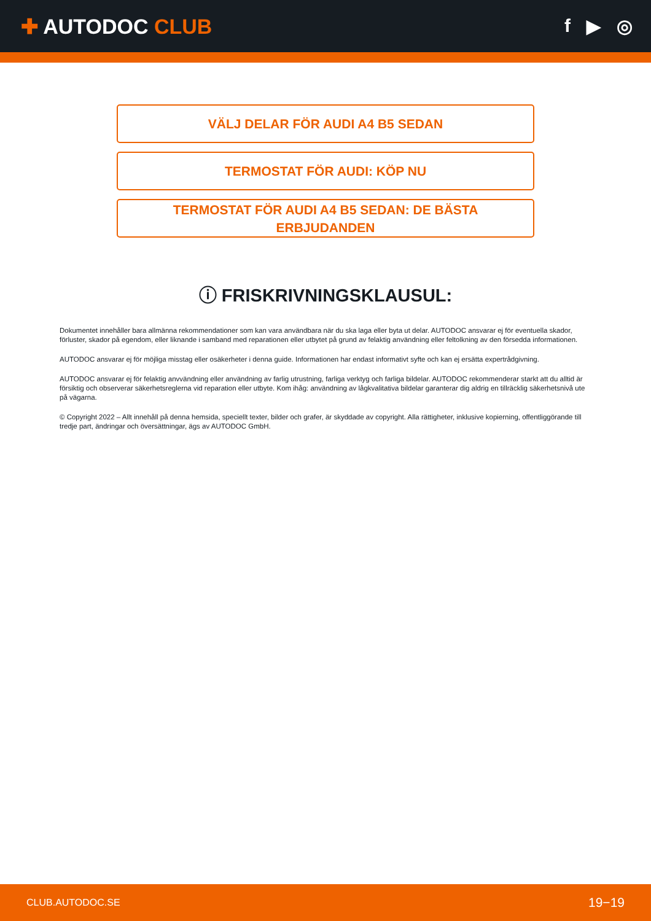✚ AUTODOC CLUB f ▶ ◎
VÄLJ DELAR FÖR AUDI A4 B5 SEDAN
TERMOSTAT FÖR AUDI: KÖP NU
TERMOSTAT FÖR AUDI A4 B5 SEDAN: DE BÄSTA ERBJUDANDEN
ⓘ FRISKRIVNINGSKLAUSUL:
Dokumentet innehåller bara allmänna rekommendationer som kan vara användbara när du ska laga eller byta ut delar. AUTODOC ansvarar ej för eventuella skador, förluster, skador på egendom, eller liknande i samband med reparationen eller utbytet på grund av felaktig användning eller feltolkning av den försedda informationen.
AUTODOC ansvarar ej för möjliga misstag eller osäkerheter i denna guide. Informationen har endast informativt syfte och kan ej ersätta expertrådgivning.
AUTODOC ansvarar ej för felaktig anvvändning eller användning av farlig utrustning, farliga verktyg och farliga bildelar. AUTODOC rekommenderar starkt att du alltid är försiktig och observerar säkerhetsreglerna vid reparation eller utbyte. Kom ihåg: användning av lågkvalitativa bildelar garanterar dig aldrig en tillräcklig säkerhetsnivå ute på vägarna.
© Copyright 2022 – Allt innehåll på denna hemsida, speciellt texter, bilder och grafer, är skyddade av copyright. Alla rättigheter, inklusive kopierning, offentliggörande till tredje part, ändringar och översättningar, ägs av AUTODOC GmbH.
CLUB.AUTODOC.SE 19−19